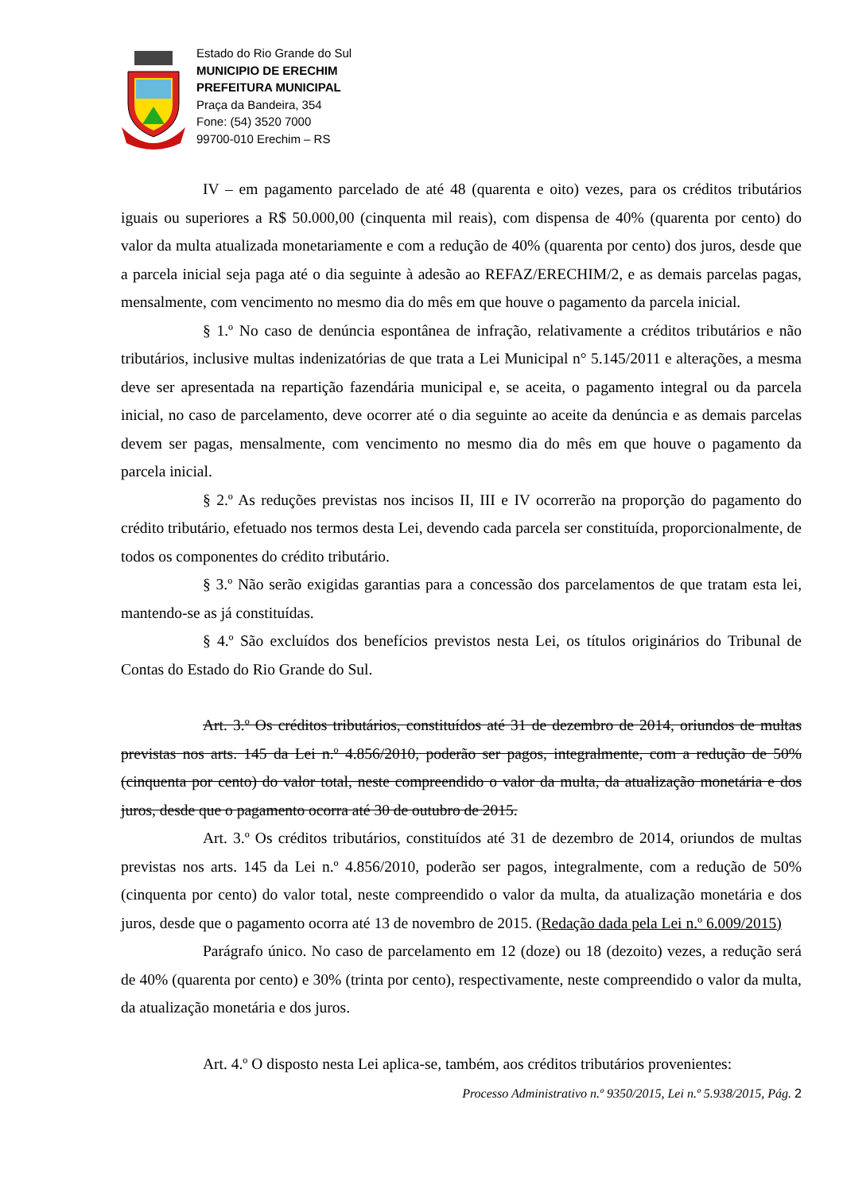Estado do Rio Grande do Sul
MUNICIPIO DE ERECHIM
PREFEITURA MUNICIPAL
Praça da Bandeira, 354
Fone: (54) 3520 7000
99700-010 Erechim – RS
IV – em pagamento parcelado de até 48 (quarenta e oito) vezes, para os créditos tributários iguais ou superiores a R$ 50.000,00 (cinquenta mil reais), com dispensa de 40% (quarenta por cento) do valor da multa atualizada monetariamente e com a redução de 40% (quarenta por cento) dos juros, desde que a parcela inicial seja paga até o dia seguinte à adesão ao REFAZ/ERECHIM/2, e as demais parcelas pagas, mensalmente, com vencimento no mesmo dia do mês em que houve o pagamento da parcela inicial.
§ 1.º No caso de denúncia espontânea de infração, relativamente a créditos tributários e não tributários, inclusive multas indenizatórias de que trata a Lei Municipal n° 5.145/2011 e alterações, a mesma deve ser apresentada na repartição fazendária municipal e, se aceita, o pagamento integral ou da parcela inicial, no caso de parcelamento, deve ocorrer até o dia seguinte ao aceite da denúncia e as demais parcelas devem ser pagas, mensalmente, com vencimento no mesmo dia do mês em que houve o pagamento da parcela inicial.
§ 2.º As reduções previstas nos incisos II, III e IV ocorrerão na proporção do pagamento do crédito tributário, efetuado nos termos desta Lei, devendo cada parcela ser constituída, proporcionalmente, de todos os componentes do crédito tributário.
§ 3.º Não serão exigidas garantias para a concessão dos parcelamentos de que tratam esta lei, mantendo-se as já constituídas.
§ 4.º São excluídos dos benefícios previstos nesta Lei, os títulos originários do Tribunal de Contas do Estado do Rio Grande do Sul.
Art. 3.º Os créditos tributários, constituídos até 31 de dezembro de 2014, oriundos de multas previstas nos arts. 145 da Lei n.º 4.856/2010, poderão ser pagos, integralmente, com a redução de 50% (cinquenta por cento) do valor total, neste compreendido o valor da multa, da atualização monetária e dos juros, desde que o pagamento ocorra até 30 de outubro de 2015.
Art. 3.º Os créditos tributários, constituídos até 31 de dezembro de 2014, oriundos de multas previstas nos arts. 145 da Lei n.º 4.856/2010, poderão ser pagos, integralmente, com a redução de 50% (cinquenta por cento) do valor total, neste compreendido o valor da multa, da atualização monetária e dos juros, desde que o pagamento ocorra até 13 de novembro de 2015. (Redação dada pela Lei n.º 6.009/2015)
Parágrafo único. No caso de parcelamento em 12 (doze) ou 18 (dezoito) vezes, a redução será de 40% (quarenta por cento) e 30% (trinta por cento), respectivamente, neste compreendido o valor da multa, da atualização monetária e dos juros.
Art. 4.º O disposto nesta Lei aplica-se, também, aos créditos tributários provenientes:
Processo Administrativo n.º 9350/2015, Lei n.º 5.938/2015, Pág. 2